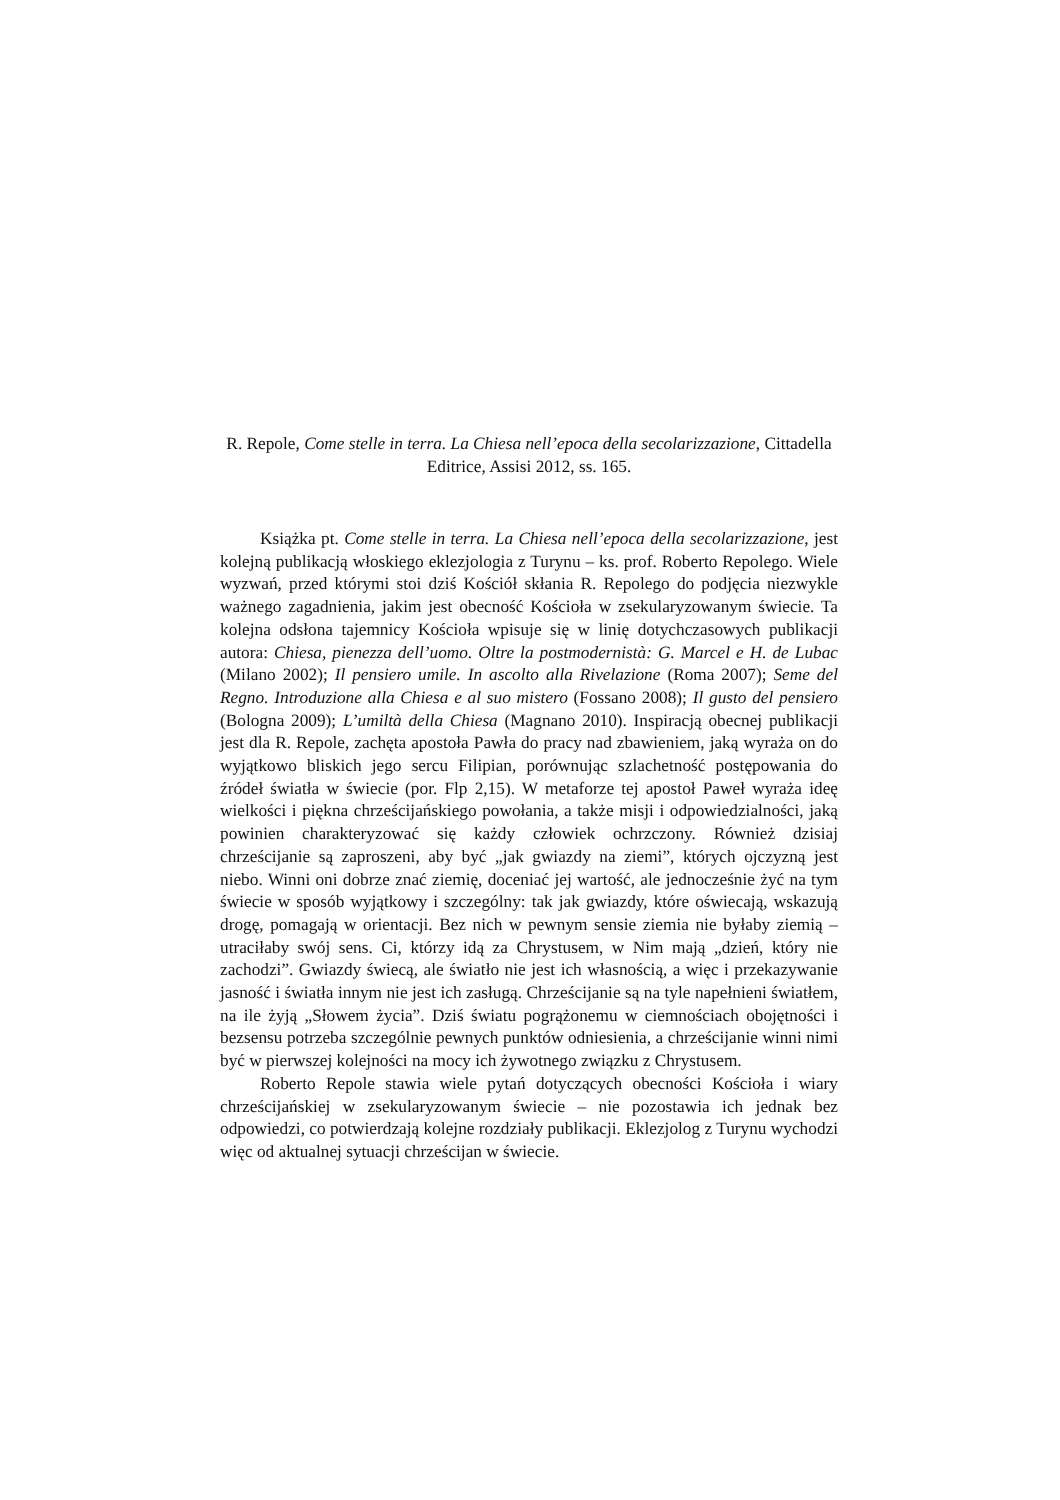R. Repole, Come stelle in terra. La Chiesa nell’epoca della secolarizzazione, Cittadella Editrice, Assisi 2012, ss. 165.
Książka pt. Come stelle in terra. La Chiesa nell’epoca della secolarizzazione, jest kolejną publikacją włoskiego eklezjologia z Turynu – ks. prof. Roberto Repolego. Wiele wyzwań, przed którymi stoi dziś Kościół skłania R. Repolego do podjęcia niezwykle ważnego zagadnienia, jakim jest obecność Kościoła w zsekularyzowanym świecie. Ta kolejna odsłona tajemnicy Kościoła wpisuje się w linię dotychczasowych publikacji autora: Chiesa, pienezza dell’uomo. Oltre la postmodernistà: G. Marcel e H. de Lubac (Milano 2002); Il pensiero umile. In ascolto alla Rivelazione (Roma 2007); Seme del Regno. Introduzione alla Chiesa e al suo mistero (Fossano 2008); Il gusto del pensiero (Bologna 2009); L’umiltà della Chiesa (Magnano 2010). Inspiracją obecnej publikacji jest dla R. Repole, zachęta apostoła Pawła do pracy nad zbawieniem, jaką wyraża on do wyjątkowo bliskich jego sercu Filipian, porównując szlachetność postępowania do źródeł światła w świecie (por. Flp 2,15). W metaforze tej apostoł Paweł wyraża ideę wielkości i piękna chrześcijańskiego powołania, a także misji i odpowiedzialności, jaką powinien charakteryzować się każdy człowiek ochrzczony. Również dzisiaj chrześcijanie są zaproszeni, aby być „jak gwiazdy na ziemi”, których ojczyzną jest niebo. Winni oni dobrze znać ziemię, doceniać jej wartość, ale jednocześnie żyć na tym świecie w sposób wyjątkowy i szczególny: tak jak gwiazdy, które oświecają, wskazują drogę, pomagają w orientacji. Bez nich w pewnym sensie ziemia nie byłaby ziemią – utraciłaby swój sens. Ci, którzy idą za Chrystusem, w Nim mają „dzień, który nie zachodzi”. Gwiazdy świecą, ale światło nie jest ich własnością, a więc i przekazywanie jasność i światła innym nie jest ich zasługą. Chrześcijanie są na tyle napełnieni światłem, na ile żyją „Słowem życia”. Dziś światu pogrążonemu w ciemnościach obojętności i bezsensu potrzeba szczególnie pewnych punktów odniesienia, a chrześcijanie winni nimi być w pierwszej kolejności na mocy ich żywotnego związku z Chrystusem.
Roberto Repole stawia wiele pytań dotyczących obecności Kościoła i wiary chrześcijańskiej w zsekularyzowanym świecie – nie pozostawia ich jednak bez odpowiedzi, co potwierdzają kolejne rozdziały publikacji. Eklezjolog z Turynu wychodzi więc od aktualnej sytuacji chrześcijan w świecie.